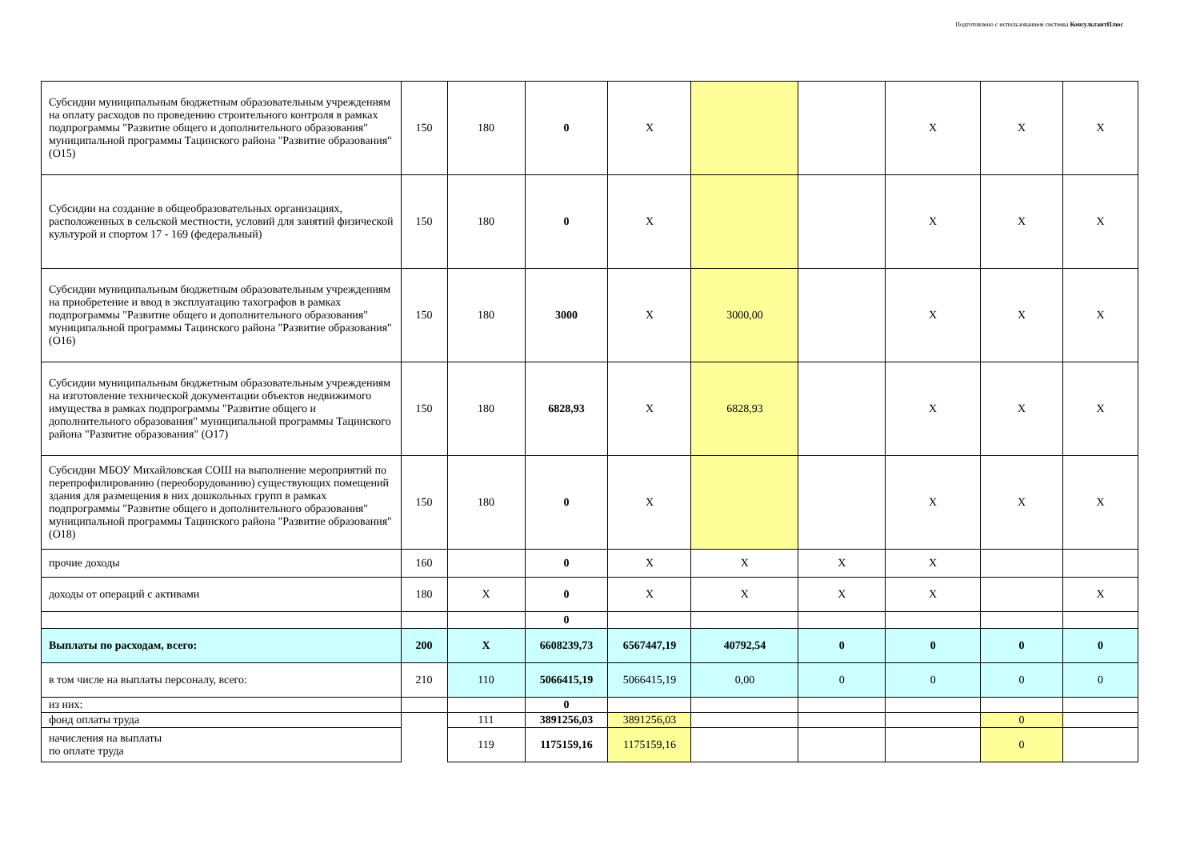Подготовлено с использованием системы КонсультантПлюс
| Субсидии муниципальным бюджетным образовательным учреждениям на оплату расходов по проведению строительного контроля в рамках подпрограммы "Развитие общего и дополнительного образования" муниципальной программы Тацинского района "Развитие образования" (О15) | 150 | 180 | 0 | X | | | X | X | X |
| Субсидии на создание в общеобразовательных организациях, расположенных в сельской местности, условий для занятий физической культурой и спортом 17 - 169 (федеральный) | 150 | 180 | 0 | X | | | X | X | X |
| Субсидии муниципальным бюджетным образовательным учреждениям на приобретение и ввод в эксплуатацию тахографов в рамках подпрограммы "Развитие общего и дополнительного образования" муниципальной программы Тацинского района "Развитие образования" (О16) | 150 | 180 | 3000 | X | 3000,00 | | X | X | X |
| Субсидии муниципальным бюджетным образовательным учреждениям на изготовление технической документации объектов недвижимого имущества в рамках подпрограммы "Развитие общего и дополнительного образования" муниципальной программы Тацинского района "Развитие образования" (О17) | 150 | 180 | 6828,93 | X | 6828,93 | | X | X | X |
| Субсидии МБОУ Михайловская СОШ на выполнение мероприятий по перепрофилированию (переоборудованию) существующих помещений здания для размещения в них дошкольных групп в рамках подпрограммы "Развитие общего и дополнительного образования" муниципальной программы Тацинского района "Развитие образования" (О18) | 150 | 180 | 0 | X | | | X | X | X |
| прочие доходы | 160 | | 0 | X | X | X | X | | |
| доходы от операций с активами | 180 | X | 0 | X | X | X | X | | X |
| | | | 0 | | | | | | |
| Выплаты по расходам, всего: | 200 | X | 6608239,73 | 6567447,19 | 40792,54 | 0 | 0 | 0 | 0 |
| в том числе на выплаты персоналу, всего: | 210 | 110 | 5066415,19 | 5066415,19 | 0,00 | 0 | 0 | 0 | 0 |
| из них: | | | 0 | | | | | | |
| фонд оплаты труда | | 111 | 3891256,03 | 3891256,03 | | | | 0 | |
| начисления на выплаты по оплате труда | | 119 | 1175159,16 | 1175159,16 | | | | 0 | |